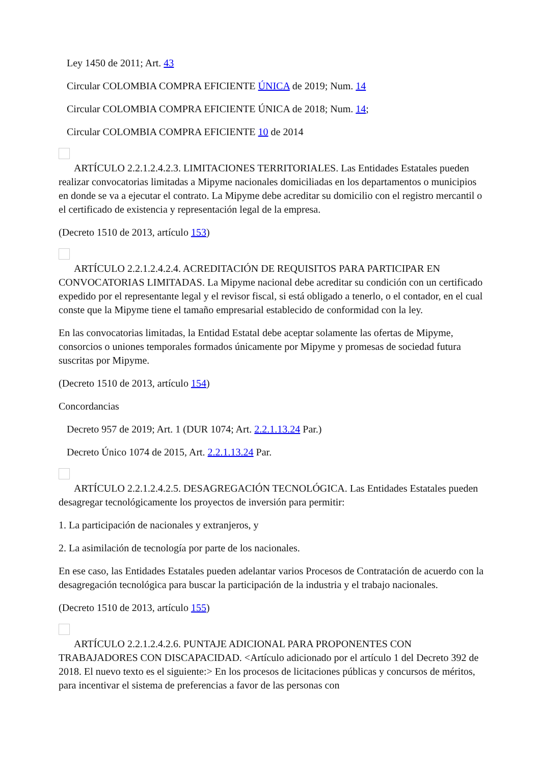Ley 1450 de 2011; Art. 43
Circular COLOMBIA COMPRA EFICIENTE ÚNICA de 2019; Num. 14
Circular COLOMBIA COMPRA EFICIENTE ÚNICA de 2018; Num. 14;
Circular COLOMBIA COMPRA EFICIENTE 10 de 2014
ARTÍCULO 2.2.1.2.4.2.3. LIMITACIONES TERRITORIALES. Las Entidades Estatales pueden realizar convocatorias limitadas a Mipyme nacionales domiciliadas en los departamentos o municipios en donde se va a ejecutar el contrato. La Mipyme debe acreditar su domicilio con el registro mercantil o el certificado de existencia y representación legal de la empresa.
(Decreto 1510 de 2013, artículo 153)
ARTÍCULO 2.2.1.2.4.2.4. ACREDITACIÓN DE REQUISITOS PARA PARTICIPAR EN CONVOCATORIAS LIMITADAS. La Mipyme nacional debe acreditar su condición con un certificado expedido por el representante legal y el revisor fiscal, si está obligado a tenerlo, o el contador, en el cual conste que la Mipyme tiene el tamaño empresarial establecido de conformidad con la ley.
En las convocatorias limitadas, la Entidad Estatal debe aceptar solamente las ofertas de Mipyme, consorcios o uniones temporales formados únicamente por Mipyme y promesas de sociedad futura suscritas por Mipyme.
(Decreto 1510 de 2013, artículo 154)
Concordancias
Decreto 957 de 2019; Art. 1 (DUR 1074; Art. 2.2.1.13.24 Par.)
Decreto Único 1074 de 2015, Art. 2.2.1.13.24 Par.
ARTÍCULO 2.2.1.2.4.2.5. DESAGREGACIÓN TECNOLÓGICA. Las Entidades Estatales pueden desagregar tecnológicamente los proyectos de inversión para permitir:
1. La participación de nacionales y extranjeros, y
2. La asimilación de tecnología por parte de los nacionales.
En ese caso, las Entidades Estatales pueden adelantar varios Procesos de Contratación de acuerdo con la desagregación tecnológica para buscar la participación de la industria y el trabajo nacionales.
(Decreto 1510 de 2013, artículo 155)
ARTÍCULO 2.2.1.2.4.2.6. PUNTAJE ADICIONAL PARA PROPONENTES CON TRABAJADORES CON DISCAPACIDAD. <Artículo adicionado por el artículo 1 del Decreto 392 de 2018. El nuevo texto es el siguiente:> En los procesos de licitaciones públicas y concursos de méritos, para incentivar el sistema de preferencias a favor de las personas con